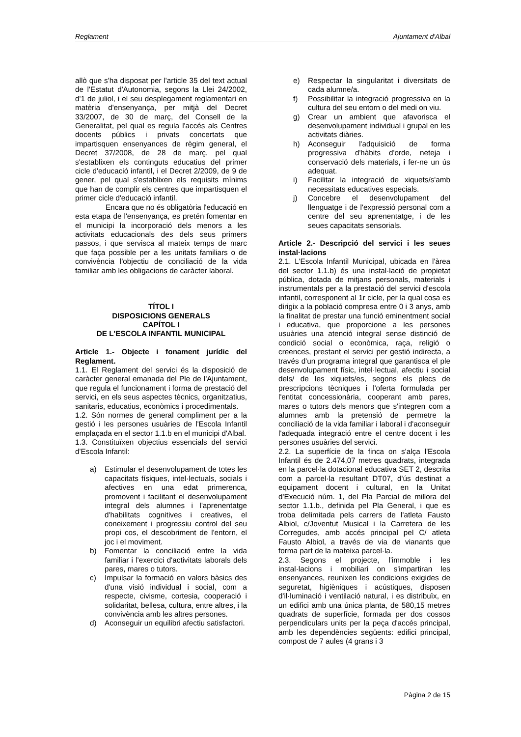Reglament Ajuntament d'Albal
allò que s'ha disposat per l'article 35 del text actual de l'Estatut d'Autonomia, segons la Llei 24/2002, d'1 de juliol, i el seu desplegament reglamentari en matèria d'ensenyança, per mitjà del Decret 33/2007, de 30 de març, del Consell de la Generalitat, pel qual es regula l'accés als Centres docents públics i privats concertats que impartisquen ensenyances de règim general, el Decret 37/2008, de 28 de març, pel qual s'establixen els continguts educatius del primer cicle d'educació infantil, i el Decret 2/2009, de 9 de gener, pel qual s'establixen els requisits mínims que han de complir els centres que impartisquen el primer cicle d'educació infantil.
Encara que no és obligatòria l'educació en esta etapa de l'ensenyança, es pretén fomentar en el municipi la incorporació dels menors a les activitats educacionals des dels seus primers passos, i que servisca al mateix temps de marc que faça possible per a les unitats familiars o de convivència l'objectiu de conciliació de la vida familiar amb les obligacions de caràcter laboral.
TÍTOL I
DISPOSICIONS GENERALS
CAPÍTOL I
DE L'ESCOLA INFANTIL MUNICIPAL
Article 1.- Objecte i fonament jurídic del Reglament.
1.1. El Reglament del servici és la disposició de caràcter general emanada del Ple de l'Ajuntament, que regula el funcionament i forma de prestació del servici, en els seus aspectes tècnics, organitzatius, sanitaris, educatius, econòmics i procedimentals.
1.2. Són normes de general compliment per a la gestió i les persones usuàries de l'Escola Infantil emplaçada en el sector 1.1.b en el municipi d'Albal.
1.3. Constituïxen objectius essencials del servici d'Escola Infantil:
a) Estimular el desenvolupament de totes les capacitats físiques, intel·lectuals, socials i afectives en una edat primerenca, promovent i facilitant el desenvolupament integral dels alumnes i l'aprenentatge d'habilitats cognitives i creatives, el coneixement i progressiu control del seu propi cos, el descobriment de l'entorn, el joc i el moviment.
b) Fomentar la conciliació entre la vida familiar i l'exercici d'activitats laborals dels pares, mares o tutors.
c) Impulsar la formació en valors bàsics des d'una visió individual i social, com a respecte, civisme, cortesia, cooperació i solidaritat, bellesa, cultura, entre altres, i la convivència amb les altres persones.
d) Aconseguir un equilibri afectiu satisfactori.
e) Respectar la singularitat i diversitats de cada alumne/a.
f) Possibilitar la integració progressiva en la cultura del seu entorn o del medi on viu.
g) Crear un ambient que afavorisca el desenvolupament individual i grupal en les activitats diàries.
h) Aconseguir l'adquisició de forma progressiva d'hàbits d'orde, neteja i conservació dels materials, i fer-ne un ús adequat.
i) Facilitar la integració de xiquets/s'amb necessitats educatives especials.
j) Concebre el desenvolupament del llenguatge i de l'expressió personal com a centre del seu aprenentatge, i de les seues capacitats sensorials.
Article 2.- Descripció del servici i les seues instal·lacions
2.1. L'Escola Infantil Municipal, ubicada en l'àrea del sector 1.1.b) és una instal·lació de propietat pública, dotada de mitjans personals, materials i instrumentals per a la prestació del servici d'escola infantil, corresponent al 1r cicle, per la qual cosa es dirigix a la població compresa entre 0 i 3 anys, amb la finalitat de prestar una funció eminentment social i educativa, que proporcione a les persones usuàries una atenció integral sense distinció de condició social o econòmica, raça, religió o creences, prestant el servici per gestió indirecta, a través d'un programa integral que garantisca el ple desenvolupament físic, intel·lectual, afectiu i social dels/ de les xiquets/es, segons els plecs de prescripcions tècniques i l'oferta formulada per l'entitat concessionària, cooperant amb pares, mares o tutors dels menors que s'integren com a alumnes amb la pretensió de permetre la conciliació de la vida familiar i laboral i d'aconseguir l'adequada integració entre el centre docent i les persones usuàries del servici.
2.2. La superfície de la finca on s'alça l'Escola Infantil és de 2.474,07 metres quadrats, integrada en la parcel·la dotacional educativa SET 2, descrita com a parcel·la resultant DT07, d'ús destinat a equipament docent i cultural, en la Unitat d'Execució núm. 1, del Pla Parcial de millora del sector 1.1.b., definida pel Pla General, i que es troba delimitada pels carrers de l'atleta Fausto Albiol, c/Joventut Musical i la Carretera de les Corregudes, amb accés principal pel C/ atleta Fausto Albiol, a través de via de vianants que forma part de la mateixa parcel·la.
2.3. Segons el projecte, l'immoble i les instal·lacions i mobiliari on s'impartiran les ensenyances, reunixen les condicions exigides de seguretat, higièniques i acústiques, disposen d'il·luminació i ventilació natural, i es distribuïx, en un edifici amb una única planta, de 580,15 metres quadrats de superfície, formada per dos cossos perpendiculars units per la peça d'accés principal, amb les dependències següents: edifici principal, compost de 7 aules (4 grans i 3
Pàgina 2 de 15